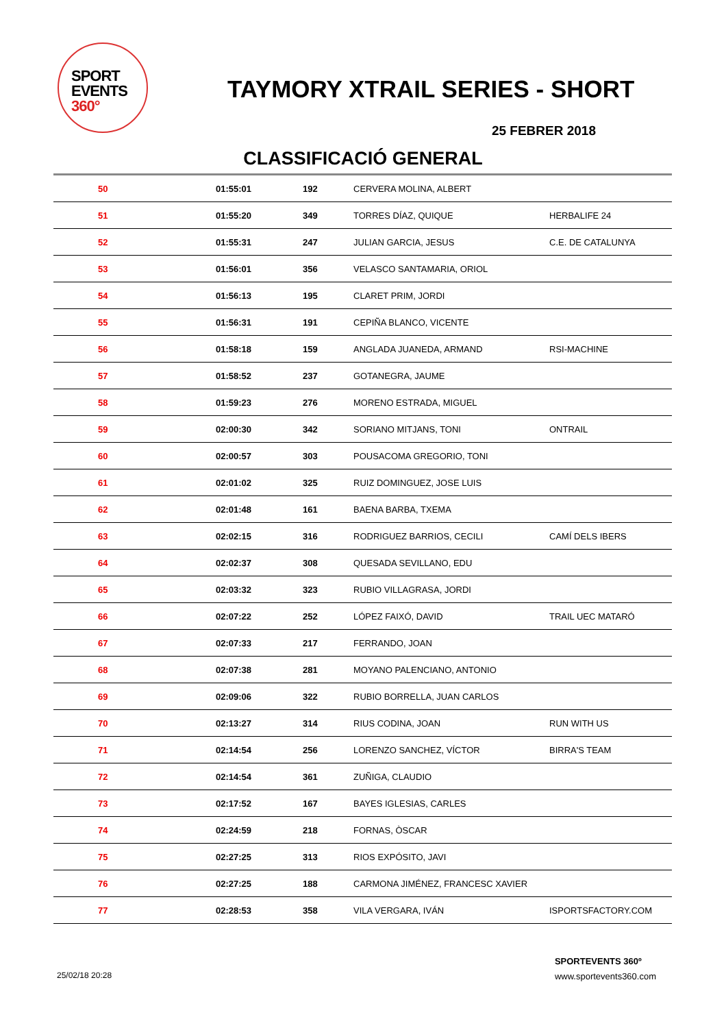SPORT
EVENTS 360°
TAYMORY XTRAIL SERIES - SHORT
25 FEBRER 2018
CLASSIFICACIÓ GENERAL
| 50 | 01:55:01 | 192 | CERVERA MOLINA, ALBERT | |
| 51 | 01:55:20 | 349 | TORRES DÍAZ, QUIQUE | HERBALIFE 24 |
| 52 | 01:55:31 | 247 | JULIAN GARCIA, JESUS | C.E. DE CATALUNYA |
| 53 | 01:56:01 | 356 | VELASCO SANTAMARIA, ORIOL | |
| 54 | 01:56:13 | 195 | CLARET PRIM, JORDI | |
| 55 | 01:56:31 | 191 | CEPIÑA BLANCO, VICENTE | |
| 56 | 01:58:18 | 159 | ANGLADA JUANEDA, ARMAND | RSI-MACHINE |
| 57 | 01:58:52 | 237 | GOTANEGRA, JAUME | |
| 58 | 01:59:23 | 276 | MORENO ESTRADA, MIGUEL | |
| 59 | 02:00:30 | 342 | SORIANO MITJANS, TONI | ONTRAIL |
| 60 | 02:00:57 | 303 | POUSACOMA GREGORIO, TONI | |
| 61 | 02:01:02 | 325 | RUIZ DOMINGUEZ, JOSE LUIS | |
| 62 | 02:01:48 | 161 | BAENA BARBA, TXEMA | |
| 63 | 02:02:15 | 316 | RODRIGUEZ BARRIOS, CECILI | CAMÍ DELS IBERS |
| 64 | 02:02:37 | 308 | QUESADA SEVILLANO, EDU | |
| 65 | 02:03:32 | 323 | RUBIO VILLAGRASA, JORDI | |
| 66 | 02:07:22 | 252 | LÓPEZ FAIXÓ, DAVID | TRAIL UEC MATARÓ |
| 67 | 02:07:33 | 217 | FERRANDO, JOAN | |
| 68 | 02:07:38 | 281 | MOYANO PALENCIANO, ANTONIO | |
| 69 | 02:09:06 | 322 | RUBIO BORRELLA, JUAN CARLOS | |
| 70 | 02:13:27 | 314 | RIUS CODINA, JOAN | RUN WITH US |
| 71 | 02:14:54 | 256 | LORENZO SANCHEZ, VÍCTOR | BIRRA'S TEAM |
| 72 | 02:14:54 | 361 | ZUÑIGA, CLAUDIO | |
| 73 | 02:17:52 | 167 | BAYES IGLESIAS, CARLES | |
| 74 | 02:24:59 | 218 | FORNAS, ÒSCAR | |
| 75 | 02:27:25 | 313 | RIOS EXPÓSITO, JAVI | |
| 76 | 02:27:25 | 188 | CARMONA JIMÉNEZ, FRANCESC XAVIER | |
| 77 | 02:28:53 | 358 | VILA VERGARA, IVÁN | ISPORTSFACTORY.COM |
25/02/18 20:28
SPORTEVENTS 360º
www.sportevents360.com